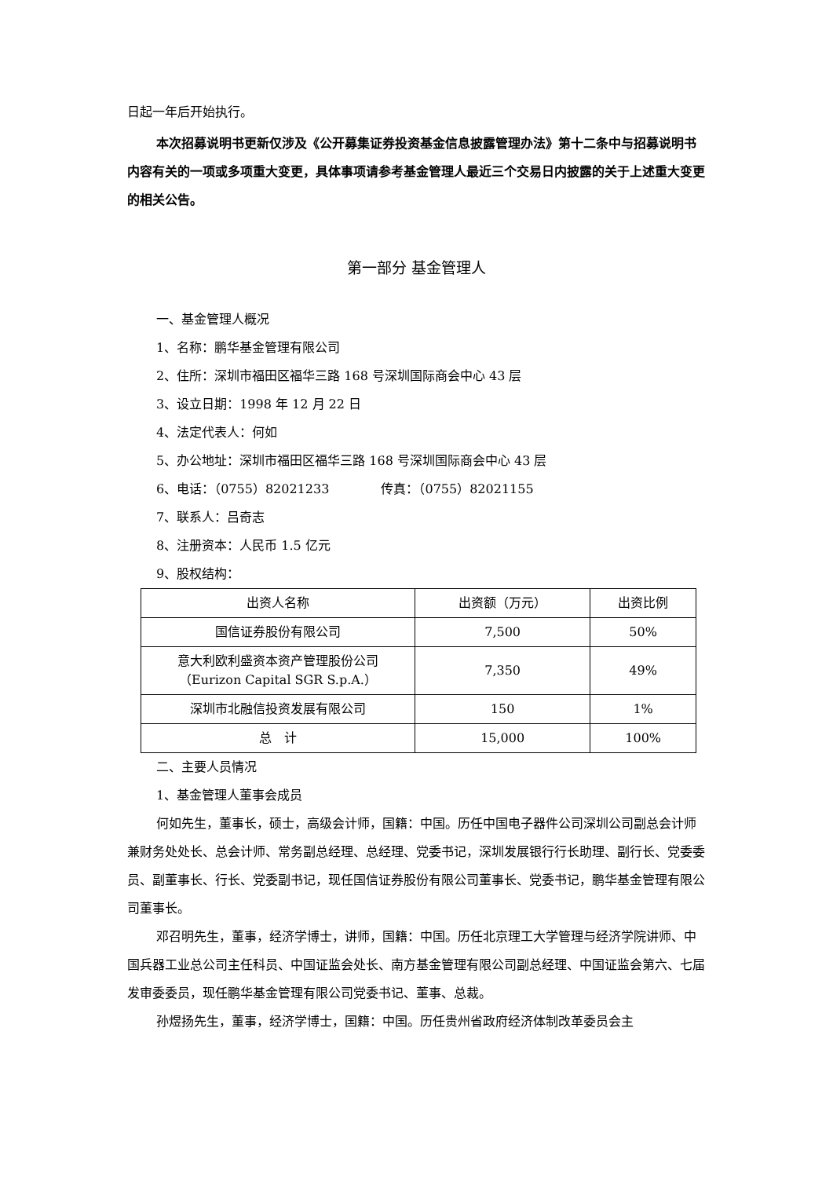日起一年后开始执行。
本次招募说明书更新仅涉及《公开募集证券投资基金信息披露管理办法》第十二条中与招募说明书内容有关的一项或多项重大变更，具体事项请参考基金管理人最近三个交易日内披露的关于上述重大变更的相关公告。
第一部分 基金管理人
一、基金管理人概况
1、名称：鹏华基金管理有限公司
2、住所：深圳市福田区福华三路 168 号深圳国际商会中心 43 层
3、设立日期：1998 年 12 月 22 日
4、法定代表人：何如
5、办公地址：深圳市福田区福华三路 168 号深圳国际商会中心 43 层
6、电话：（0755）82021233 传真：（0755）82021155
7、联系人：吕奇志
8、注册资本：人民币 1.5 亿元
9、股权结构：
| 出资人名称 | 出资额（万元） | 出资比例 |
| 国信证券股份有限公司 | 7,500 | 50% |
| 意大利欧利盛资本资产管理股份公司 （Eurizon Capital SGR S.p.A.） | 7,350 | 49% |
| 深圳市北融信投资发展有限公司 | 150 | 1% |
| 总 计 | 15,000 | 100% |
二、主要人员情况
1、基金管理人董事会成员
何如先生，董事长，硕士，高级会计师，国籍：中国。历任中国电子器件公司深圳公司副总会计师兼财务处处长、总会计师、常务副总经理、总经理、党委书记，深圳发展银行行长助理、副行长、党委委员、副董事长、行长、党委副书记，现任国信证券股份有限公司董事长、党委书记，鹏华基金管理有限公司董事长。
邓召明先生，董事，经济学博士，讲师，国籍：中国。历任北京理工大学管理与经济学院讲师、中国兵器工业总公司主任科员、中国证监会处长、南方基金管理有限公司副总经理、中国证监会第六、七届发审委委员，现任鹏华基金管理有限公司党委书记、董事、总裁。
孙煜扬先生，董事，经济学博士，国籍：中国。历任贵州省政府经济体制改革委员会主